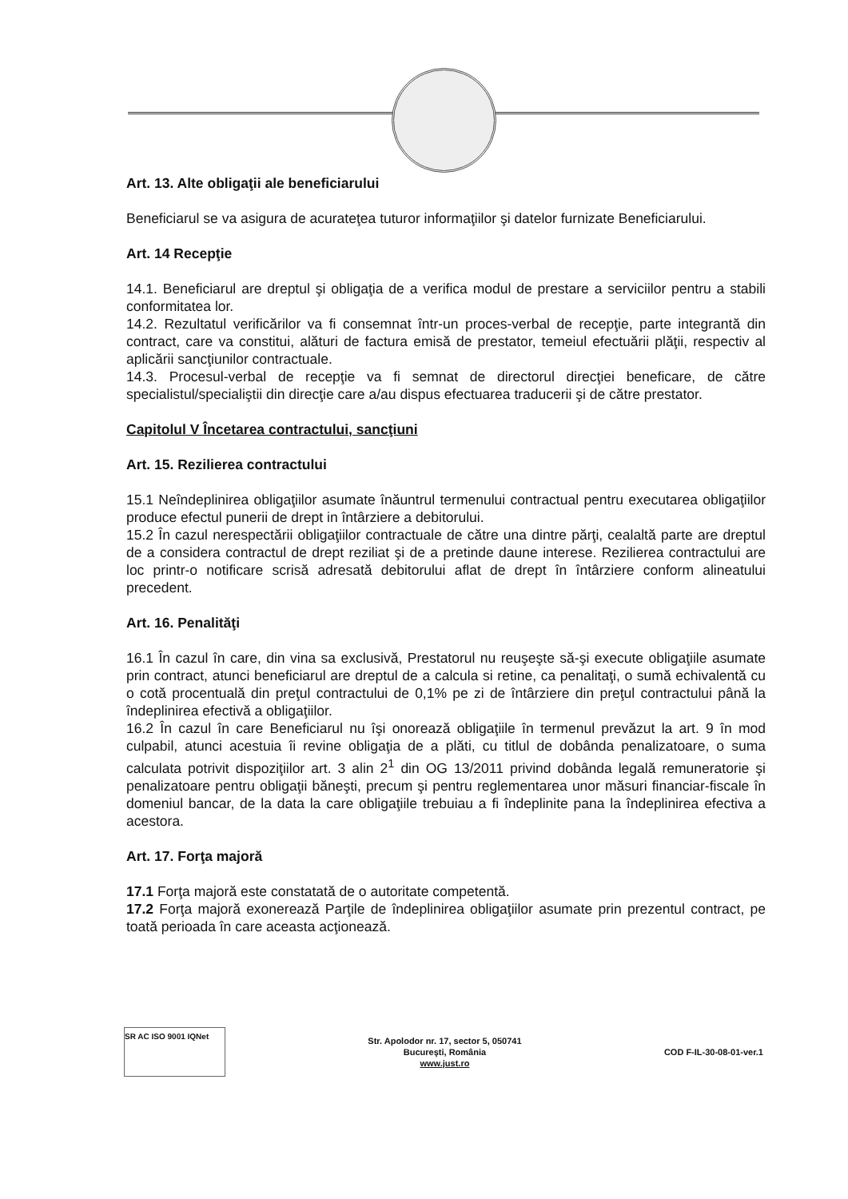Art. 13. Alte obligaţii ale beneficiarului
Beneficiarul se va asigura de acurateţea tuturor informaţiilor şi datelor furnizate Beneficiarului.
Art. 14 Recepţie
14.1. Beneficiarul are dreptul şi obligaţia de a verifica modul de prestare a serviciilor pentru a stabili conformitatea lor.
14.2. Rezultatul verificărilor va fi consemnat într-un proces-verbal de recepţie, parte integrantă din contract, care va constitui, alături de factura emisă de prestator, temeiul efectuării plăţii, respectiv al aplicării sancţiunilor contractuale.
14.3. Procesul-verbal de recepţie va fi semnat de directorul direcţiei beneficare, de către specialistul/specialiştii din direcţie care a/au dispus efectuarea traducerii şi de către prestator.
Capitolul V Încetarea contractului, sancţiuni
Art. 15. Rezilierea contractului
15.1 Neîndeplinirea obligaţiilor asumate înăuntrul termenului contractual pentru executarea obligaţiilor produce efectul punerii de drept in întârziere a debitorului.
15.2 În cazul nerespectării obligaţiilor contractuale de către una dintre părţi, cealaltă parte are dreptul de a considera contractul de drept reziliat şi de a pretinde daune interese. Rezilierea contractului are loc printr-o notificare scrisă adresată debitorului aflat de drept în întârziere conform alineatului precedent.
Art. 16. Penalităţi
16.1 În cazul în care, din vina sa exclusivă, Prestatorul nu reuşeşte să-şi execute obligaţiile asumate prin contract, atunci beneficiarul are dreptul de a calcula si retine, ca penalitaţi, o sumă echivalentă cu o cotă procentuală din preţul contractului de 0,1% pe zi de întârziere din preţul contractului până la îndeplinirea efectivă a obligaţiilor.
16.2 În cazul în care Beneficiarul nu îşi onorează obligaţiile în termenul prevăzut la art. 9 în mod culpabil, atunci acestuia îi revine obligaţia de a plăti, cu titlul de dobânda penalizatoare, o suma calculata potrivit dispoziţiilor art. 3 alin 2<sup>1</sup> din OG 13/2011 privind dobânda legală remuneratorie şi penalizatoare pentru obligaţii băneşti, precum şi pentru reglementarea unor măsuri financiar-fiscale în domeniul bancar, de la data la care obligaţiile trebuiau a fi îndeplinite pana la îndeplinirea efectiva a acestora.
Art. 17. Forţa majoră
17.1 Forţa majoră este constatată de o autoritate competentă.
17.2 Forţa majoră exonerează Parţile de îndeplinirea obligaţiilor asumate prin prezentul contract, pe toată perioada în care aceasta acţionează.
SR AC ISO 9001 IQNet
Str. Apolodor nr. 17, sector 5, 050741
Bucureşti, România
www.just.ro
COD F-IL-30-08-01-ver.1